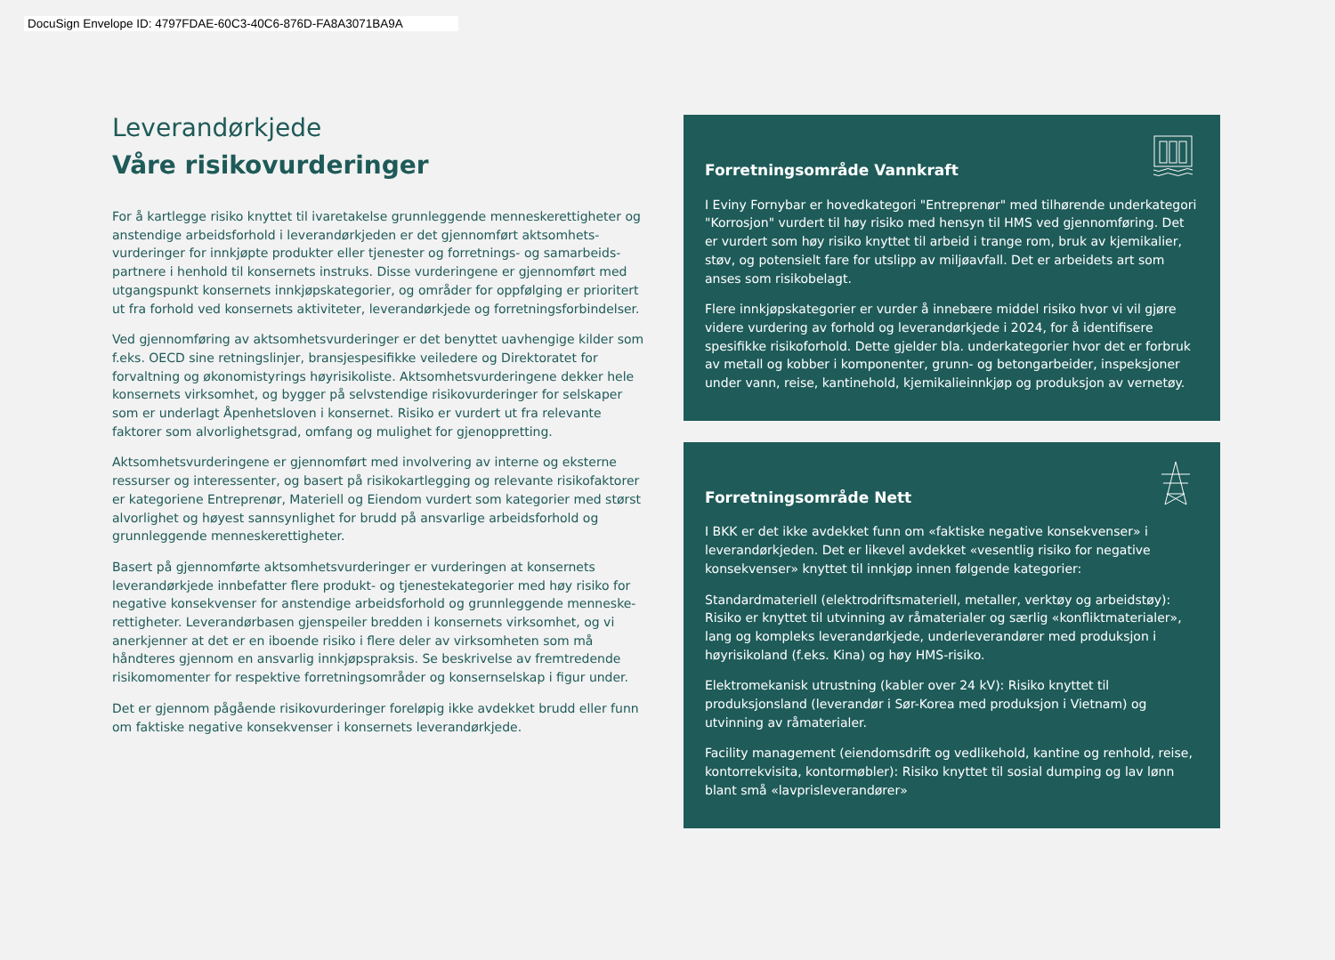DocuSign Envelope ID: 4797FDAE-60C3-40C6-876D-FA8A3071BA9A
Leverandørkjede
Våre risikovurderinger
For å kartlegge risiko knyttet til ivaretakelse grunnleggende menneskerettigheter og anstendige arbeidsforhold i leverandørkjeden er det gjennomført aktsomhets-vurderinger for innkjøpte produkter eller tjenester og forretnings- og samarbeids-partnere i henhold til konsernets instruks. Disse vurderingene er gjennomført med utgangspunkt konsernets innkjøpskategorier, og områder for oppfølging er prioritert ut fra forhold ved konsernets aktiviteter, leverandørkjede og forretningsforbindelser.
Ved gjennomføring av aktsomhetsvurderinger er det benyttet uavhengige kilder som f.eks. OECD sine retningslinjer, bransjespesifikke veiledere og Direktoratet for forvaltning og økonomistyrings høyrisikoliste. Aktsomhetsvurderingene dekker hele konsernets virksomhet, og bygger på selvstendige risikovurderinger for selskaper som er underlagt Åpenhetsloven i konsernet. Risiko er vurdert ut fra relevante faktorer som alvorlighetsgrad, omfang og mulighet for gjenoppretting.
Aktsomhetsvurderingene er gjennomført med involvering av interne og eksterne ressurser og interessenter, og basert på risikokartlegging og relevante risikofaktorer er kategoriene Entreprenør, Materiell og Eiendom vurdert som kategorier med størst alvorlighet og høyest sannsynlighet for brudd på ansvarlige arbeidsforhold og grunnleggende menneskerettigheter.
Basert på gjennomførte aktsomhetsvurderinger er vurderingen at konsernets leverandørkjede innbefatter flere produkt- og tjenestekategorier med høy risiko for negative konsekvenser for anstendige arbeidsforhold og grunnleggende menneske-rettigheter. Leverandørbasen gjenspeiler bredden i konsernets virksomhet, og vi anerkjenner at det er en iboende risiko i flere deler av virksomheten som må håndteres gjennom en ansvarlig innkjøpspraksis. Se beskrivelse av fremtredende risikomomenter for respektive forretningsområder og konsernselskap i figur under.
Det er gjennom pågående risikovurderinger foreløpig ikke avdekket brudd eller funn om faktiske negative konsekvenser i konsernets leverandørkjede.
Forretningsområde Vannkraft
I Eviny Fornybar er hovedkategori "Entreprenør" med tilhørende underkategori "Korrosjon" vurdert til høy risiko med hensyn til HMS ved gjennomføring. Det er vurdert som høy risiko knyttet til arbeid i trange rom, bruk av kjemikalier, støv, og potensielt fare for utslipp av miljøavfall. Det er arbeidets art som anses som risikobelagt.
Flere innkjøpskategorier er vurder å innebære middel risiko hvor vi vil gjøre videre vurdering av forhold og leverandørkjede i 2024, for å identifisere spesifikke risikoforhold. Dette gjelder bla. underkategorier hvor det er forbruk av metall og kobber i komponenter, grunn- og betongarbeider, inspeksjoner under vann, reise, kantinehold, kjemikalieinnkjøp og produksjon av vernetøy.
Forretningsområde Nett
I BKK er det ikke avdekket funn om «faktiske negative konsekvenser» i leverandørkjeden. Det er likevel avdekket «vesentlig risiko for negative konsekvenser» knyttet til innkjøp innen følgende kategorier:
Standardmateriell (elektrodriftsmateriell, metaller, verktøy og arbeidstøy): Risiko er knyttet til utvinning av råmaterialer og særlig «konfliktmaterialer», lang og kompleks leverandørkjede, underleverandører med produksjon i høyrisikoland (f.eks. Kina) og høy HMS-risiko.
Elektromekanisk utrustning (kabler over 24 kV): Risiko knyttet til produksjonsland (leverandør i Sør-Korea med produksjon i Vietnam) og utvinning av råmaterialer.
Facility management (eiendomsdrift og vedlikehold, kantine og renhold, reise, kontorrekvisita, kontormøbler): Risiko knyttet til sosial dumping og lav lønn blant små «lavprisleverandører»